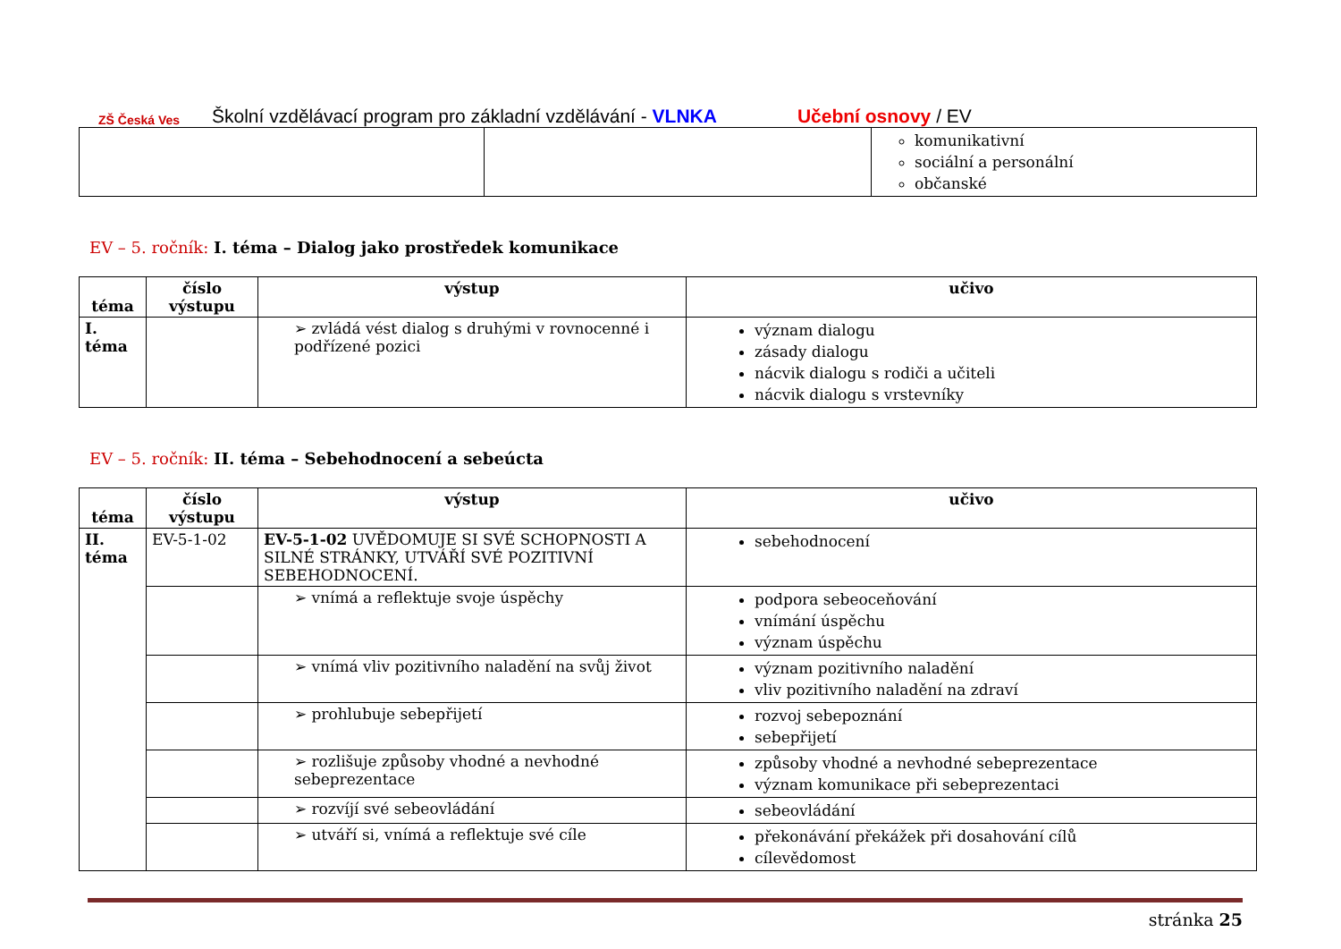ZŠ Česká Ves
Školní vzdělávací program pro základní vzdělávání - VLNKA Učební osnovy / EV
| | | komunikativní sociální a personální občanské |
EV – 5. ročník: I. téma – Dialog jako prostředek komunikace
| téma | číslo výstupu | výstup | učivo |
| --- | --- | --- | --- |
| I. téma | | ➢ zvládá vést dialog s druhými v rovnocenné i podřízené pozici | význam dialogu zásady dialogu nácvik dialogu s rodiči a učiteli nácvik dialogu s vrstevníky |
EV – 5. ročník: II. téma – Sebehodnocení a sebeúcta
| téma | číslo výstupu | výstup | učivo |
| --- | --- | --- | --- |
| II. téma | EV-5-1-02 | EV-5-1-02 UVĚDOMUJE SI SVÉ SCHOPNOSTI A SILNÉ STRÁNKY, UTVÁŘÍ SVÉ POZITIVNÍ SEBEHODNOCENÍ. | sebehodnocení |
| | | ➢ vnímá a reflektuje svoje úspěchy | podpora sebeoceňování vnímání úspěchu význam úspěchu |
| | | ➢ vnímá vliv pozitivního naladění na svůj život | význam pozitivního naladění vliv pozitivního naladění na zdraví |
| | | ➢ prohlubuje sebepřijetí | rozvoj sebepoznání sebepřijetí |
| | | ➢ rozlišuje způsoby vhodné a nevhodné sebeprezentace | způsoby vhodné a nevhodné sebeprezentace význam komunikace při sebeprezentaci |
| | | ➢ rozvíjí své sebeovládání | sebeovládání |
| | | ➢ utváří si, vnímá a reflektuje své cíle | překonávání překážek při dosahování cílů cílevědomost |
stránka 25